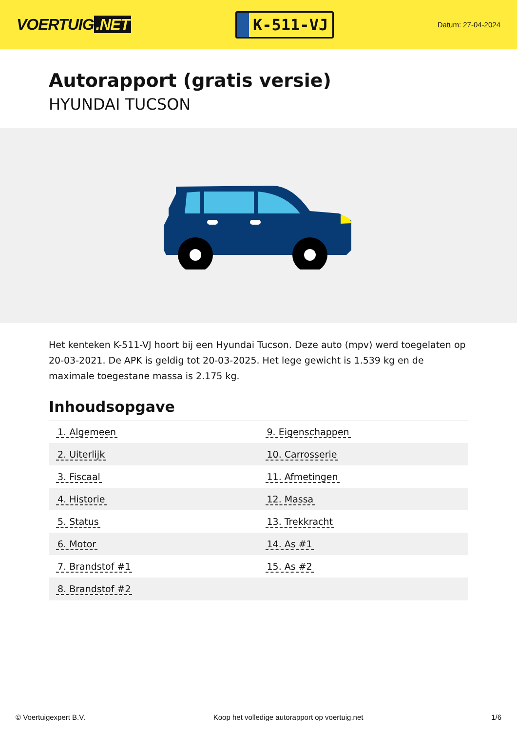VOERTUIG.NET
K-511-VJ
Datum: 27-04-2024
Autorapport (gratis versie)
HYUNDAI TUCSON
Het kenteken K-511-VJ hoort bij een Hyundai Tucson. Deze auto (mpv) werd toegelaten op 20-03-2021. De APK is geldig tot 20-03-2025. Het lege gewicht is 1.539 kg en de maximale toegestane massa is 2.175 kg.
Inhoudsopgave
| 1. Algemeen | 9. Eigenschappen |
| 2. Uiterlijk | 10. Carrosserie |
| 3. Fiscaal | 11. Afmetingen |
| 4. Historie | 12. Massa |
| 5. Status | 13. Trekkracht |
| 6. Motor | 14. As #1 |
| 7. Brandstof #1 | 15. As #2 |
| 8. Brandstof #2 | |
© Voertuigexpert B.V. Koop het volledige autorapport op voertuig.net 1/6